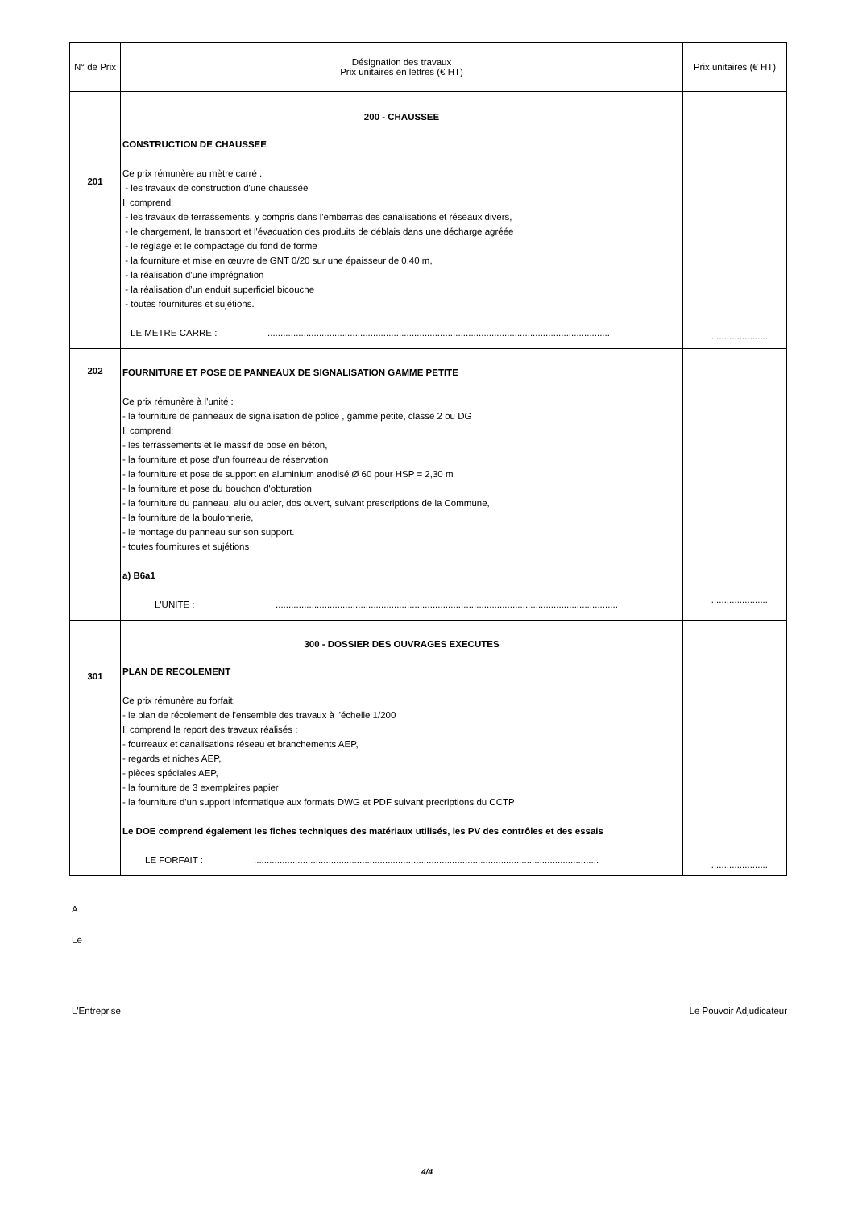| N° de Prix | Désignation des travaux Prix unitaires en lettres (€ HT) | Prix unitaires (€ HT) |
| --- | --- | --- |
| 201 | 200 - CHAUSSEE CONSTRUCTION DE CHAUSSEE Ce prix rémunère au mètre carré : - les travaux de construction d'une chaussée Il comprend: - les travaux de terrassements, y compris dans l'embarras des canalisations et réseaux divers, - le chargement, le transport et l'évacuation des produits de déblais dans une décharge agréée - le réglage et le compactage du fond de forme - la fourniture et mise en œuvre de GNT 0/20 sur une épaisseur de 0,40 m, - la réalisation d'une imprégnation - la réalisation d'un enduit superficiel bicouche - toutes fournitures et sujétions. LE METRE CARRE : ..................................................................................................................................... | ...................... |
| 202 | FOURNITURE ET POSE DE PANNEAUX DE SIGNALISATION GAMME PETITE Ce prix rémunère à l'unité : - la fourniture de panneaux de signalisation de police , gamme petite, classe 2 ou DG Il comprend: - les terrassements et le massif de pose en béton, - la fourniture et pose d'un fourreau de réservation - la fourniture et pose de support en aluminium anodisé Ø 60 pour HSP = 2,30 m - la fourniture et pose du bouchon d'obturation - la fourniture du panneau, alu ou acier, dos ouvert, suivant prescriptions de la Commune, - la fourniture de la boulonnerie, - le montage du panneau sur son support. - toutes fournitures et sujétions a) B6a1 L'UNITE : ..................................................................................................................................... | ...................... |
| 301 | 300 - DOSSIER DES OUVRAGES EXECUTES PLAN DE RECOLEMENT Ce prix rémunère au forfait: - le plan de récolement de l'ensemble des travaux à l'échelle 1/200 Il comprend le report des travaux réalisés : - fourreaux et canalisations réseau et branchements AEP, - regards et niches AEP, - pièces spéciales AEP, - la fourniture de 3 exemplaires papier - la fourniture d'un support informatique aux formats DWG et PDF suivant precriptions du CCTP Le DOE comprend également les fiches techniques des matériaux utilisés, les PV des contrôles et des essais LE FORFAIT : ...................................................................................................................................... | ...................... |
A
Le
L'Entreprise Le Pouvoir Adjudicateur
4/4